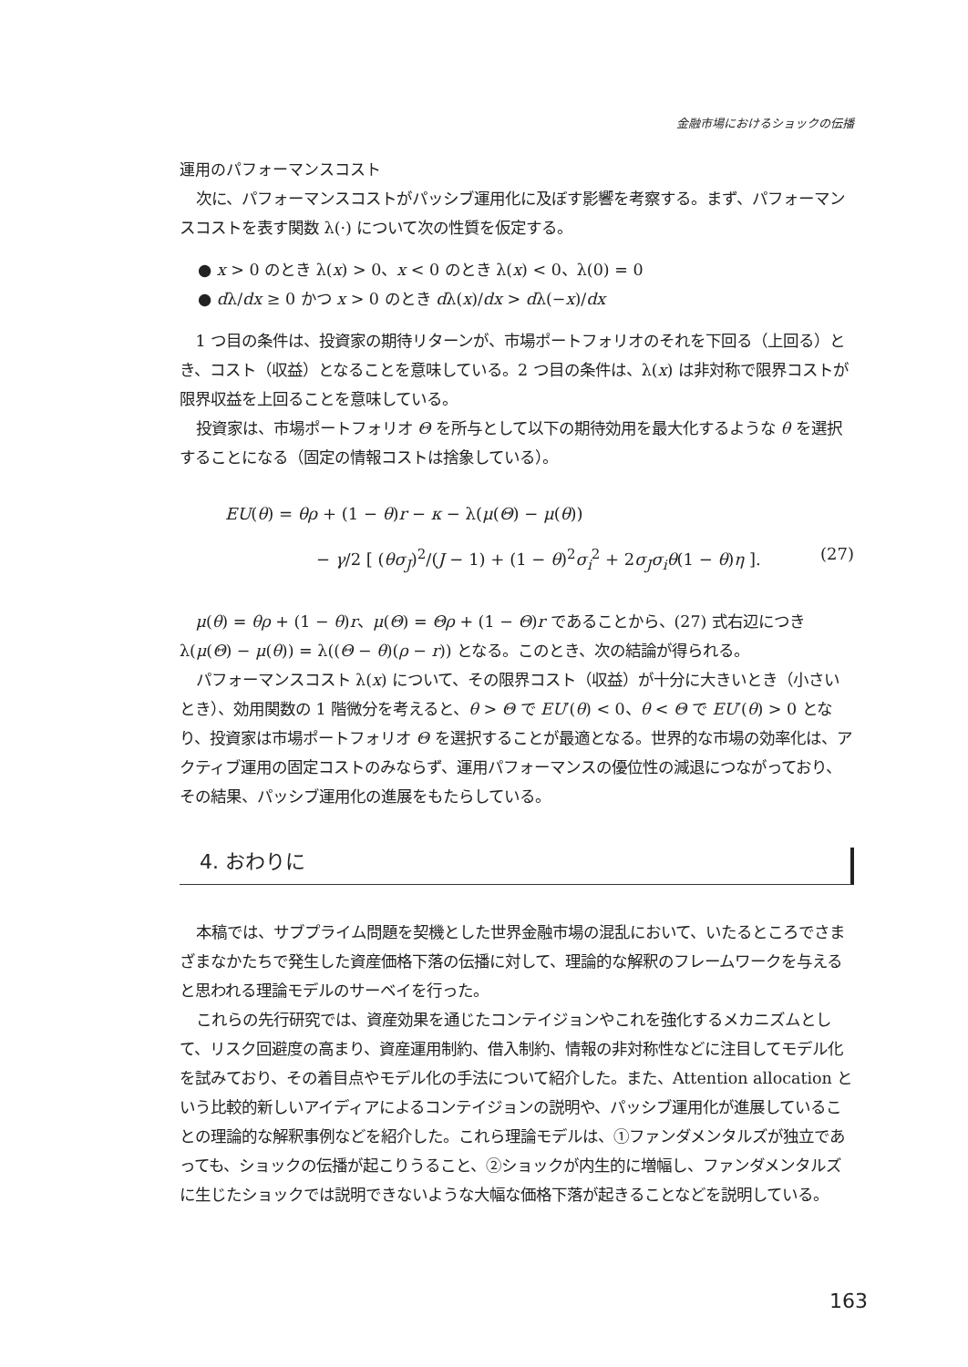金融市場におけるショックの伝播
運用のパフォーマンスコスト
次に、パフォーマンスコストがパッシブ運用化に及ぼす影響を考察する。まず、パフォーマンスコストを表す関数 λ(·) について次の性質を仮定する。
● x > 0 のとき λ(x) > 0、x < 0 のとき λ(x) < 0、λ(0) = 0
● dλ/dx ≥ 0 かつ x > 0 のとき dλ(x)/dx > dλ(−x)/dx
1 つ目の条件は、投資家の期待リターンが、市場ポートフォリオのそれを下回る（上回る）とき、コスト（収益）となることを意味している。2 つ目の条件は、λ(x) は非対称で限界コストが限界収益を上回ることを意味している。
投資家は、市場ポートフォリオ Θ を所与として以下の期待効用を最大化するような θ を選択することになる（固定の情報コストは捨象している）。
EU(θ) = θρ + (1 − θ)r − κ − λ(μ(Θ) − μ(θ))
− γ/2 [ (θσ<sub>J</sub>)<sup>2</sup>/(J − 1) + (1 − θ)<sup>2</sup>σ<sub>i</sub><sup>2</sup> + 2σ<sub>J</sub>σ<sub>i</sub>θ(1 − θ)η ]. (27)
μ(θ) = θρ + (1 − θ)r、μ(Θ) = Θρ + (1 − Θ)r であることから、(27) 式右辺につき λ(μ(Θ) − μ(θ)) = λ((Θ − θ)(ρ − r)) となる。このとき、次の結論が得られる。
パフォーマンスコスト λ(x) について、その限界コスト（収益）が十分に大きいとき（小さいとき）、効用関数の 1 階微分を考えると、θ > Θ で EU′(θ) < 0、θ < Θ で EU′(θ) > 0 となり、投資家は市場ポートフォリオ Θ を選択することが最適となる。世界的な市場の効率化は、アクティブ運用の固定コストのみならず、運用パフォーマンスの優位性の減退につながっており、その結果、パッシブ運用化の進展をもたらしている。
4. おわりに
本稿では、サブプライム問題を契機とした世界金融市場の混乱において、いたるところでさまざまなかたちで発生した資産価格下落の伝播に対して、理論的な解釈のフレームワークを与えると思われる理論モデルのサーベイを行った。
これらの先行研究では、資産効果を通じたコンテイジョンやこれを強化するメカニズムとして、リスク回避度の高まり、資産運用制約、借入制約、情報の非対称性などに注目してモデル化を試みており、その着目点やモデル化の手法について紹介した。また、Attention allocation という比較的新しいアイディアによるコンテイジョンの説明や、パッシブ運用化が進展していることの理論的な解釈事例などを紹介した。これら理論モデルは、①ファンダメンタルズが独立であっても、ショックの伝播が起こりうること、②ショックが内生的に増幅し、ファンダメンタルズに生じたショックでは説明できないような大幅な価格下落が起きることなどを説明している。
163